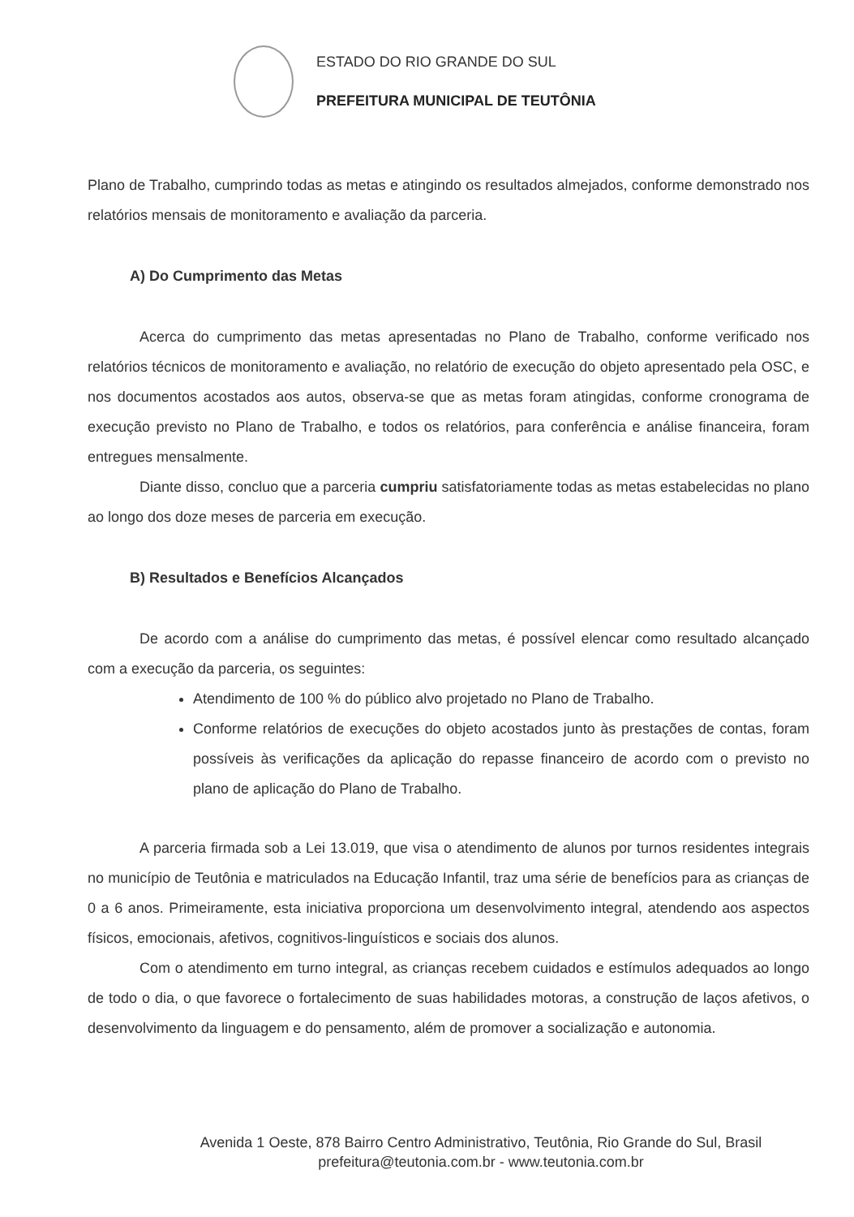ESTADO DO RIO GRANDE DO SUL
PREFEITURA MUNICIPAL DE TEUTÔNIA
Plano de Trabalho, cumprindo todas as metas e atingindo os resultados almejados, conforme demonstrado nos relatórios mensais de monitoramento e avaliação da parceria.
A) Do Cumprimento das Metas
Acerca do cumprimento das metas apresentadas no Plano de Trabalho, conforme verificado nos relatórios técnicos de monitoramento e avaliação, no relatório de execução do objeto apresentado pela OSC, e nos documentos acostados aos autos, observa-se que as metas foram atingidas, conforme cronograma de execução previsto no Plano de Trabalho, e todos os relatórios, para conferência e análise financeira, foram entregues mensalmente.
Diante disso, concluo que a parceria cumpriu satisfatoriamente todas as metas estabelecidas no plano ao longo dos doze meses de parceria em execução.
B) Resultados e Benefícios Alcançados
De acordo com a análise do cumprimento das metas, é possível elencar como resultado alcançado com a execução da parceria, os seguintes:
Atendimento de 100 % do público alvo projetado no Plano de Trabalho.
Conforme relatórios de execuções do objeto acostados junto às prestações de contas, foram possíveis às verificações da aplicação do repasse financeiro de acordo com o previsto no plano de aplicação do Plano de Trabalho.
A parceria firmada sob a Lei 13.019, que visa o atendimento de alunos por turnos residentes integrais no município de Teutônia e matriculados na Educação Infantil, traz uma série de benefícios para as crianças de 0 a 6 anos. Primeiramente, esta iniciativa proporciona um desenvolvimento integral, atendendo aos aspectos físicos, emocionais, afetivos, cognitivos-linguísticos e sociais dos alunos.
Com o atendimento em turno integral, as crianças recebem cuidados e estímulos adequados ao longo de todo o dia, o que favorece o fortalecimento de suas habilidades motoras, a construção de laços afetivos, o desenvolvimento da linguagem e do pensamento, além de promover a socialização e autonomia.
Avenida 1 Oeste, 878 Bairro Centro Administrativo, Teutônia, Rio Grande do Sul, Brasil
prefeitura@teutonia.com.br - www.teutonia.com.br